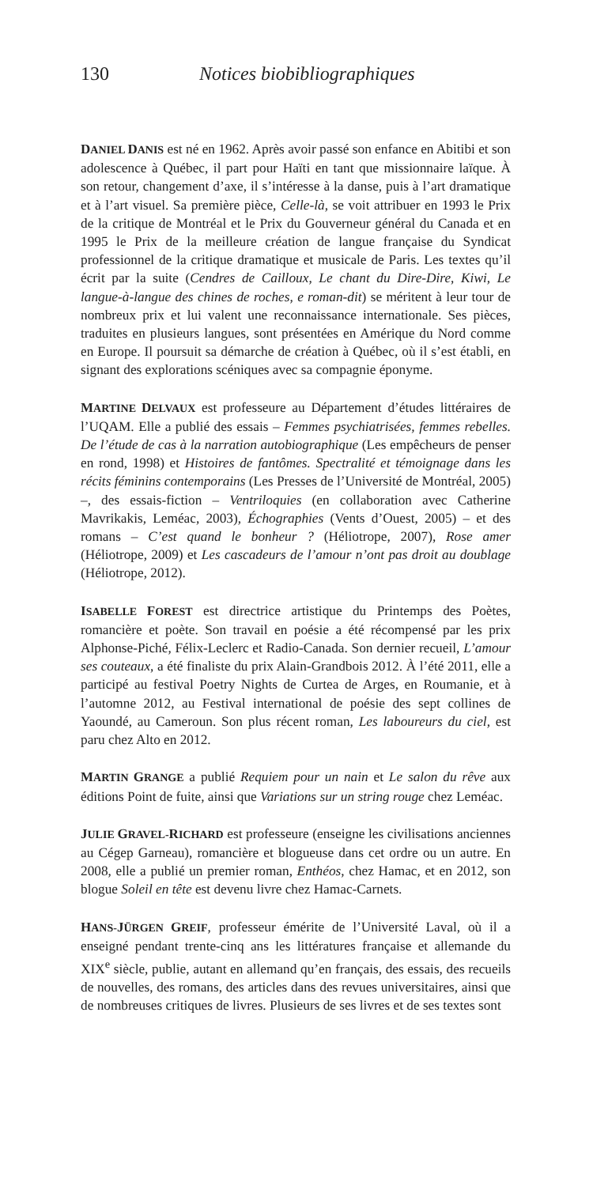130 Notices biobibliographiques
DANIEL DANIS est né en 1962. Après avoir passé son enfance en Abitibi et son adolescence à Québec, il part pour Haïti en tant que missionnaire laïque. À son retour, changement d’axe, il s’intéresse à la danse, puis à l’art dramatique et à l’art visuel. Sa première pièce, Celle-là, se voit attribuer en 1993 le Prix de la critique de Montréal et le Prix du Gouverneur général du Canada et en 1995 le Prix de la meilleure création de langue française du Syndicat professionnel de la critique dramatique et musicale de Paris. Les textes qu’il écrit par la suite (Cendres de Cailloux, Le chant du Dire-Dire, Kiwi, Le langue-à-langue des chines de roches, e roman-dit) se méritent à leur tour de nombreux prix et lui valent une reconnaissance internationale. Ses pièces, traduites en plusieurs langues, sont présentées en Amérique du Nord comme en Europe. Il poursuit sa démarche de création à Québec, où il s’est établi, en signant des explorations scéniques avec sa compagnie éponyme.
MARTINE DELVAUX est professeure au Département d’études littéraires de l’UQAM. Elle a publié des essais – Femmes psychiatrisées, femmes rebelles. De l’étude de cas à la narration autobiographique (Les empêcheurs de penser en rond, 1998) et Histoires de fantômes. Spectralité et témoignage dans les récits féminins contemporains (Les Presses de l’Université de Montréal, 2005) –, des essais-fiction – Ventriloquies (en collaboration avec Catherine Mavrikakis, Leméac, 2003), Échographies (Vents d’Ouest, 2005) – et des romans – C’est quand le bonheur ? (Héliotrope, 2007), Rose amer (Héliotrope, 2009) et Les cascadeurs de l’amour n’ont pas droit au doublage (Héliotrope, 2012).
ISABELLE FOREST est directrice artistique du Printemps des Poètes, romancière et poète. Son travail en poésie a été récompensé par les prix Alphonse-Piché, Félix-Leclerc et Radio-Canada. Son dernier recueil, L’amour ses couteaux, a été finaliste du prix Alain-Grandbois 2012. À l’été 2011, elle a participé au festival Poetry Nights de Curtea de Arges, en Roumanie, et à l’automne 2012, au Festival international de poésie des sept collines de Yaoundé, au Cameroun. Son plus récent roman, Les laboureurs du ciel, est paru chez Alto en 2012.
MARTIN GRANGE a publié Requiem pour un nain et Le salon du rêve aux éditions Point de fuite, ainsi que Variations sur un string rouge chez Leméac.
JULIE GRAVEL-RICHARD est professeure (enseigne les civilisations anciennes au Cégep Garneau), romancière et blogueuse dans cet ordre ou un autre. En 2008, elle a publié un premier roman, Enthéos, chez Hamac, et en 2012, son blogue Soleil en tête est devenu livre chez Hamac-Carnets.
HANS-JÜRGEN GREIF, professeur émérite de l’Université Laval, où il a enseigné pendant trente-cinq ans les littératures française et allemande du XIX<sup>e</sup> siècle, publie, autant en allemand qu’en français, des essais, des recueils de nouvelles, des romans, des articles dans des revues universitaires, ainsi que de nombreuses critiques de livres. Plusieurs de ses livres et de ses textes sont